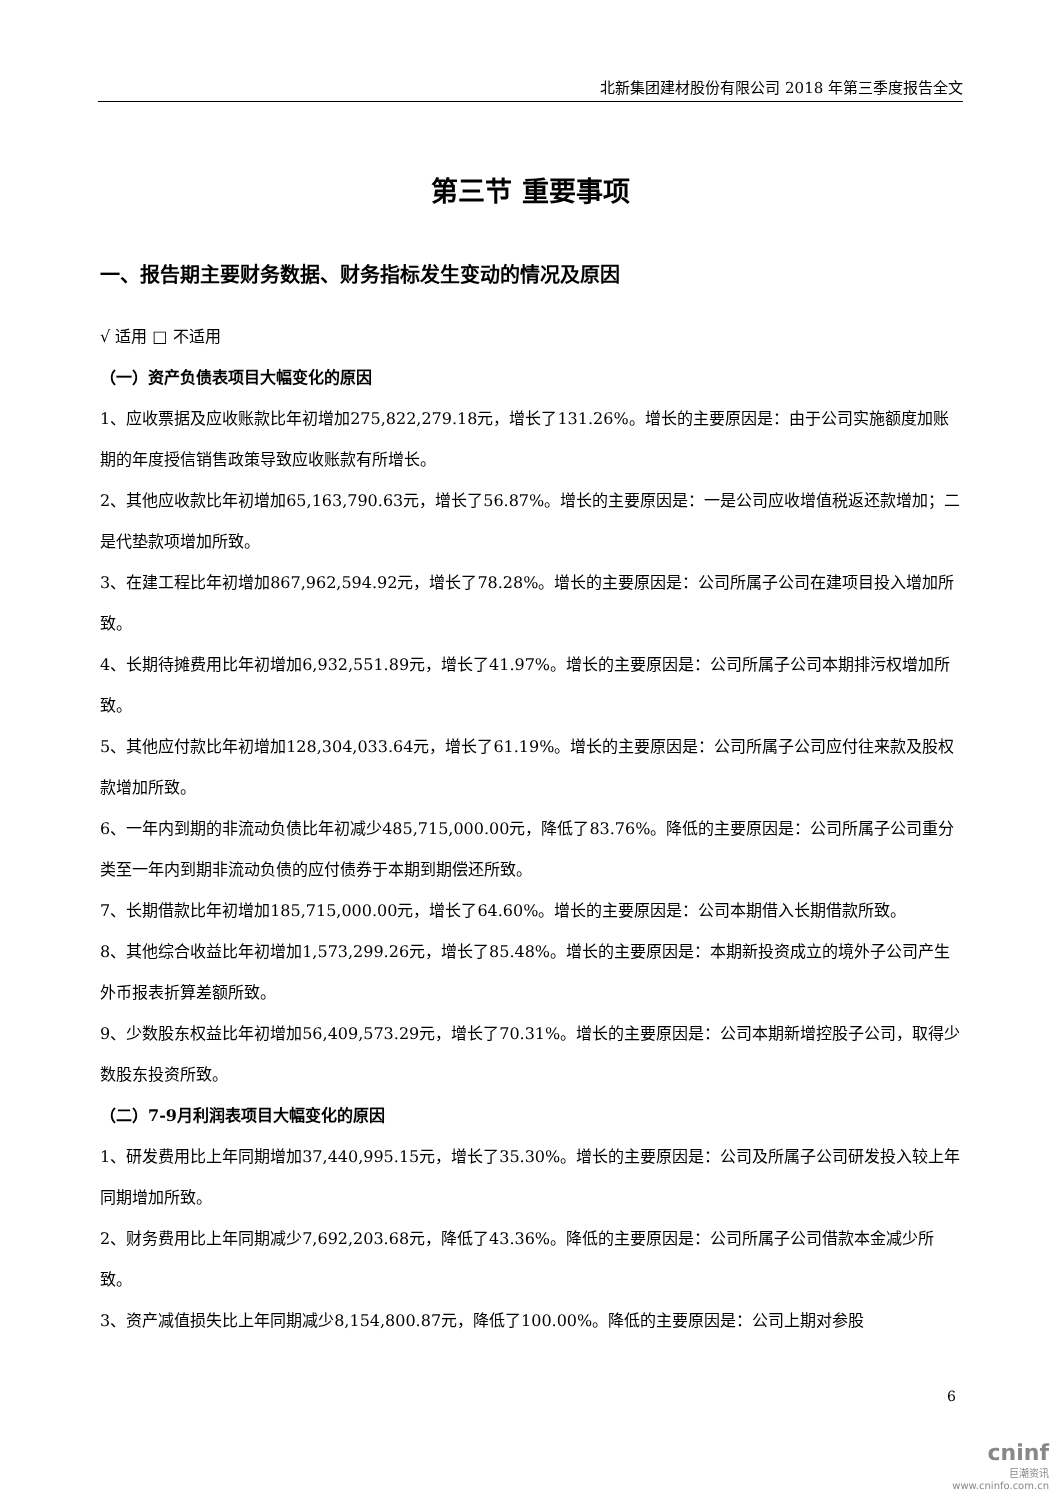北新集团建材股份有限公司 2018 年第三季度报告全文
第三节 重要事项
一、报告期主要财务数据、财务指标发生变动的情况及原因
√ 适用 □ 不适用
（一）资产负债表项目大幅变化的原因
1、应收票据及应收账款比年初增加275,822,279.18元，增长了131.26%。增长的主要原因是：由于公司实施额度加账期的年度授信销售政策导致应收账款有所增长。
2、其他应收款比年初增加65,163,790.63元，增长了56.87%。增长的主要原因是：一是公司应收增值税返还款增加；二是代垫款项增加所致。
3、在建工程比年初增加867,962,594.92元，增长了78.28%。增长的主要原因是：公司所属子公司在建项目投入增加所致。
4、长期待摊费用比年初增加6,932,551.89元，增长了41.97%。增长的主要原因是：公司所属子公司本期排污权增加所致。
5、其他应付款比年初增加128,304,033.64元，增长了61.19%。增长的主要原因是：公司所属子公司应付往来款及股权款增加所致。
6、一年内到期的非流动负债比年初减少485,715,000.00元，降低了83.76%。降低的主要原因是：公司所属子公司重分类至一年内到期非流动负债的应付债券于本期到期偿还所致。
7、长期借款比年初增加185,715,000.00元，增长了64.60%。增长的主要原因是：公司本期借入长期借款所致。
8、其他综合收益比年初增加1,573,299.26元，增长了85.48%。增长的主要原因是：本期新投资成立的境外子公司产生外币报表折算差额所致。
9、少数股东权益比年初增加56,409,573.29元，增长了70.31%。增长的主要原因是：公司本期新增控股子公司，取得少数股东投资所致。
（二）7-9月利润表项目大幅变化的原因
1、研发费用比上年同期增加37,440,995.15元，增长了35.30%。增长的主要原因是：公司及所属子公司研发投入较上年同期增加所致。
2、财务费用比上年同期减少7,692,203.68元，降低了43.36%。降低的主要原因是：公司所属子公司借款本金减少所致。
3、资产减值损失比上年同期减少8,154,800.87元，降低了100.00%。降低的主要原因是：公司上期对参股
6
cninf
巨潮资讯
www.cninfo.com.cn